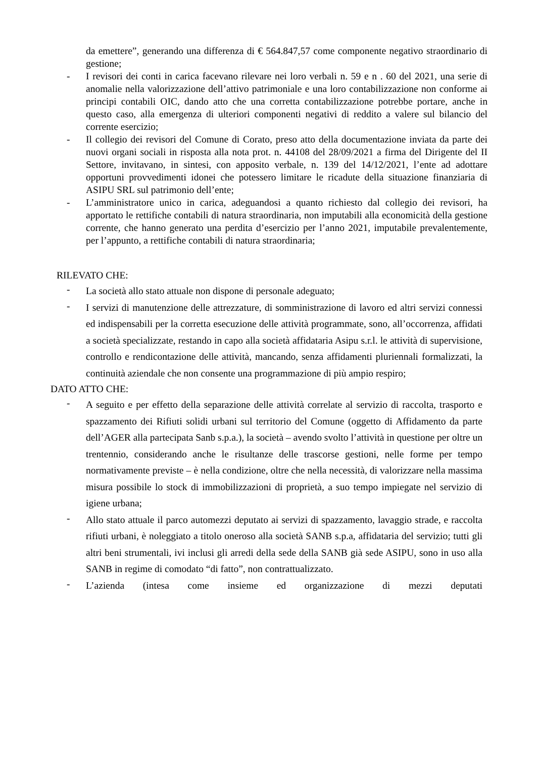da emettere”, generando una differenza di € 564.847,57 come componente negativo straordinario di gestione;
- I revisori dei conti in carica facevano rilevare nei loro verbali n. 59 e n . 60 del 2021, una serie di anomalie nella valorizzazione dell’attivo patrimoniale e una loro contabilizzazione non conforme ai principi contabili OIC, dando atto che una corretta contabilizzazione potrebbe portare, anche in questo caso, alla emergenza di ulteriori componenti negativi di reddito a valere sul bilancio del corrente esercizio;
- Il collegio dei revisori del Comune di Corato, preso atto della documentazione inviata da parte dei nuovi organi sociali in risposta alla nota prot. n. 44108 del 28/09/2021 a firma del Dirigente del II Settore, invitavano, in sintesi, con apposito verbale, n. 139 del 14/12/2021, l’ente ad adottare opportuni provvedimenti idonei che potessero limitare le ricadute della situazione finanziaria di ASIPU SRL sul patrimonio dell’ente;
- L’amministratore unico in carica, adeguandosi a quanto richiesto dal collegio dei revisori, ha apportato le rettifiche contabili di natura straordinaria, non imputabili alla economicità della gestione corrente, che hanno generato una perdita d’esercizio per l’anno 2021, imputabile prevalentemente, per l’appunto, a rettifiche contabili di natura straordinaria;
RILEVATO CHE:
- La società allo stato attuale non dispone di personale adeguato;
- I servizi di manutenzione delle attrezzature, di somministrazione di lavoro ed altri servizi connessi ed indispensabili per la corretta esecuzione delle attività programmate, sono, all’occorrenza, affidati a società specializzate, restando in capo alla società affidataria Asipu s.r.l. le attività di supervisione, controllo e rendicontazione delle attività, mancando, senza affidamenti pluriennali formalizzati, la continuità aziendale che non consente una programmazione di più ampio respiro;
DATO ATTO CHE:
- A seguito e per effetto della separazione delle attività correlate al servizio di raccolta, trasporto e spazzamento dei Rifiuti solidi urbani sul territorio del Comune (oggetto di Affidamento da parte dell’AGER alla partecipata Sanb s.p.a.), la società – avendo svolto l’attività in questione per oltre un trentennio, considerando anche le risultanze delle trascorse gestioni, nelle forme per tempo normativamente previste – è nella condizione, oltre che nella necessità, di valorizzare nella massima misura possibile lo stock di immobilizzazioni di proprietà, a suo tempo impiegate nel servizio di igiene urbana;
- Allo stato attuale il parco automezzi deputato ai servizi di spazzamento, lavaggio strade, e raccolta rifiuti urbani, è noleggiato a titolo oneroso alla società SANB s.p.a, affidataria del servizio; tutti gli altri beni strumentali, ivi inclusi gli arredi della sede della SANB già sede ASIPU, sono in uso alla SANB in regime di comodato “di fatto”, non contrattualizzato.
- L’azienda (intesa come insieme ed organizzazione di mezzi deputati